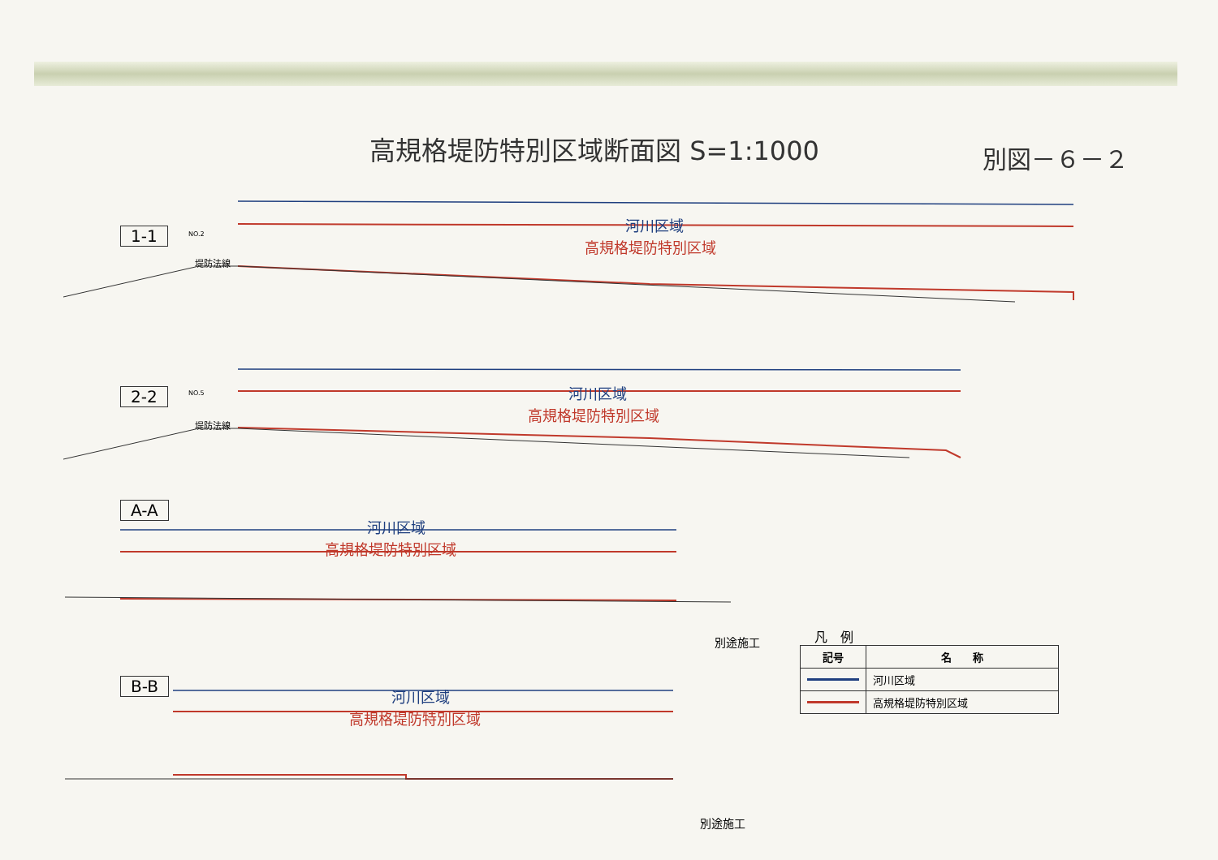高規格堤防特別区域断面図 S=1:1000
別図－６－２
1-1
河川区域
高規格堤防特別区域
NO.2
堤防法線
2-2 河川区域
高規格堤防特別区域
NO.5
堤防法線
A-A
河川区域
高規格堤防特別区域
別途施工
B-B 河川区域
高規格堤防特別区域
別途施工
凡　例
| 記号 | 名 称 |
| --- | --- |
| | 河川区域 |
| | 高規格堤防特別区域 |